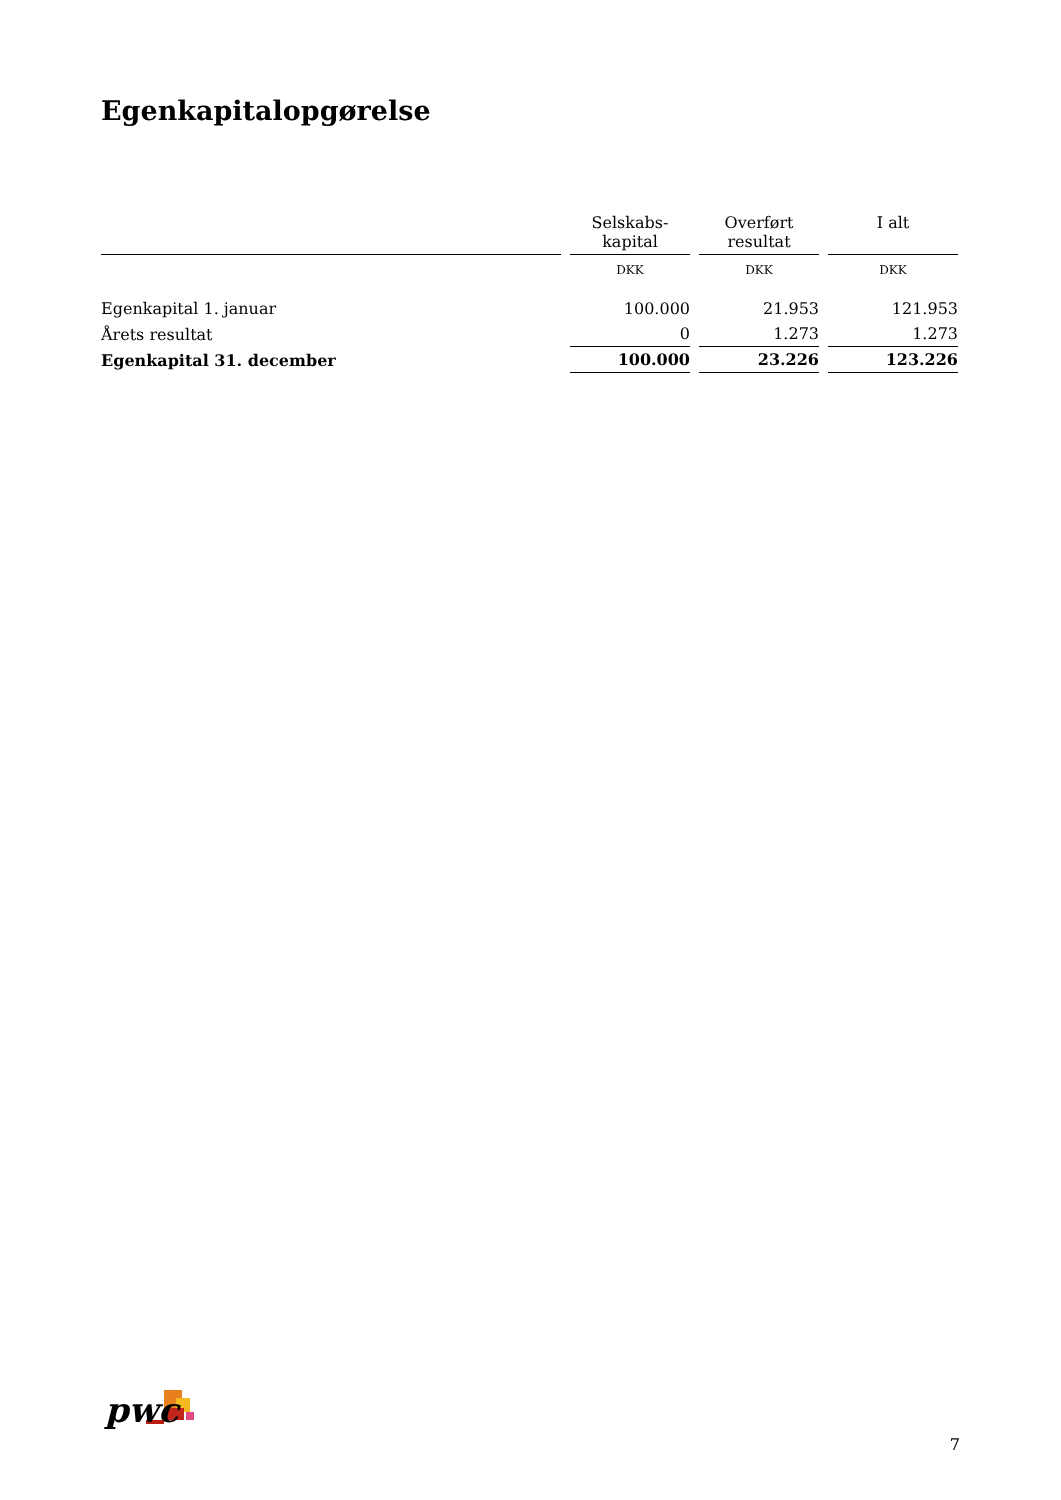Egenkapitalopgørelse
| | Selskabs- kapital | Overført resultat | I alt |
| --- | --- | --- | --- |
| | DKK | DKK | DKK |
| Egenkapital 1. januar | 100.000 | 21.953 | 121.953 |
| Årets resultat | 0 | 1.273 | 1.273 |
| Egenkapital 31. december | 100.000 | 23.226 | 123.226 |
pwc
7